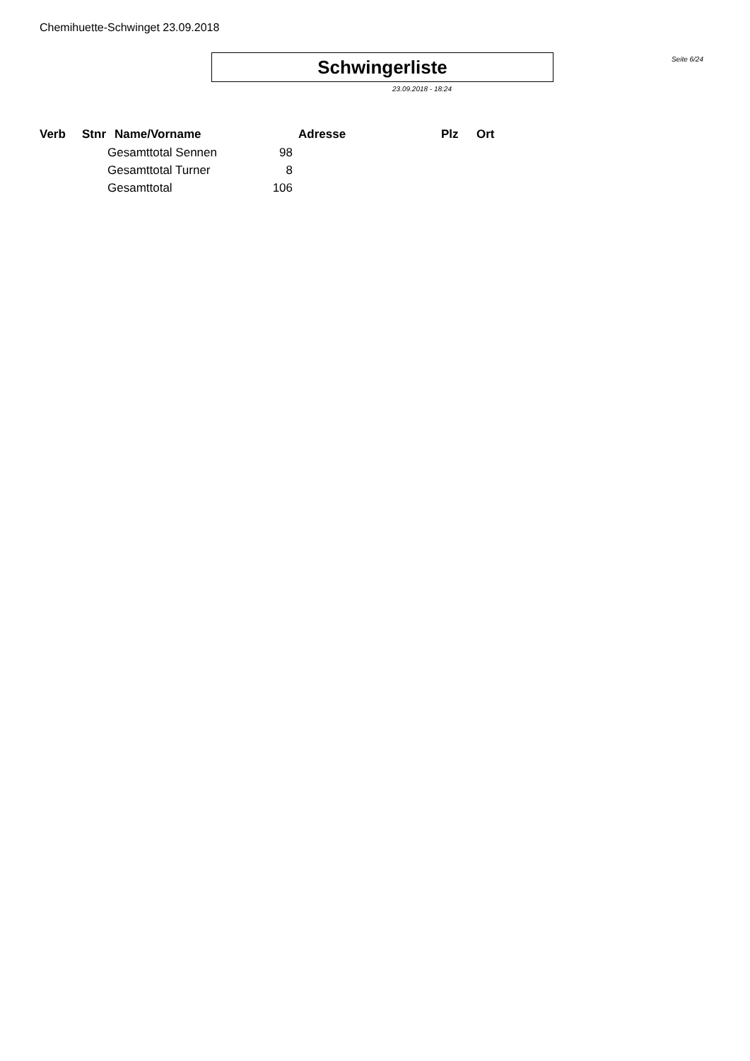Chemihuette-Schwinget 23.09.2018
Schwingerliste
Seite 6/24
23.09.2018 - 18:24
| Verb | Stnr | Name/Vorname | Adresse | Plz | Ort |
| --- | --- | --- | --- | --- | --- |
| | | Gesamttotal Sennen 98 | | | |
| | | Gesamttotal Turner 8 | | | |
| | | Gesamttotal 106 | | | |